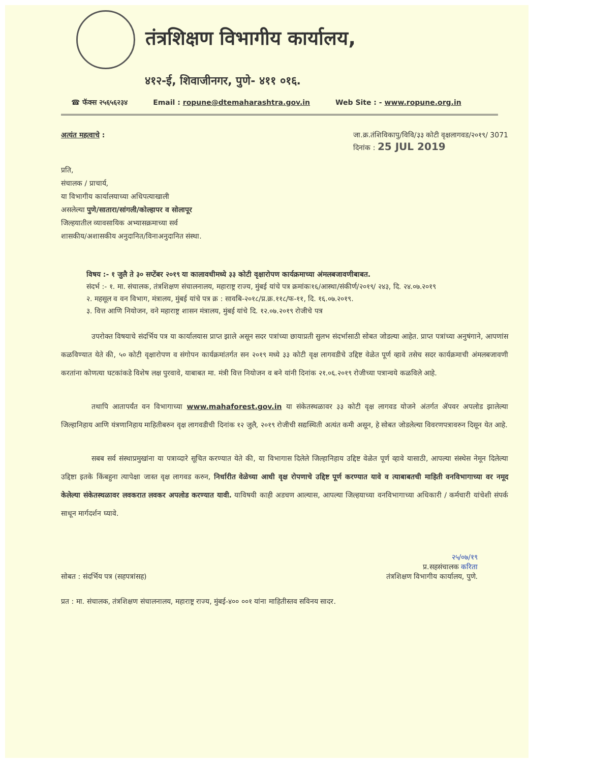तंत्रशिक्षण विभागीय कार्यालय,
४१२-ई, शिवाजीनगर, पुणे- ४११ ०१६.
☎ फॅक्स २५६५६२३४ Email : ropune@dtemaharashtra.gov.in Web Site : - www.ropune.org.in
अत्यंत महत्वाचे : जा.क्र.तंशिविकापु/विवि/३३ कोटी वृक्षलागवड/२०१९/ 3071
दिनांक : 25 JUL 2019
प्रति,
संचालक / प्राचार्य,
या विभागीय कार्यालयाच्या अधिपत्याखाली
असलेल्या पुणे/सातारा/सांगली/कोल्हापर व सोलापूर
जिल्हयातील व्यावसायिक अभ्यासक्रमाच्या सर्व
शासकीय/अशासकीय अनुदानित/विनाअनुदानित संस्था.
विषय :- १ जुलै ते ३० सप्टेंबर २०१९ या कालावधीमध्ये ३३ कोटी वृक्षारोपण कार्यक्रमाच्या अंमलबजावणीबाबत.
संदर्भ :- १. मा. संचालक, तंत्रशिक्षण संचालनालय, महाराष्ट्र राज्य, मुंबई यांचे पत्र क्रमांकः१६/आस्था/संकीर्ण/२०१९/ २४३, दि. २४.०७.२०१९
२. महसूल व वन विभाग, मंत्रालय, मुंबई यांचे पत्र क्र : सावबि-२०१८/प्र.क्र.११८/फ-११, दि. १६.०७.२०१९.
३. वित्त आणि नियोजन, वने महाराष्ट्र शासन मंत्रालय, मुंबई यांचे दि. १२.०७.२०१९ रोजीचे पत्र
उपरोक्त विषयाचे संदर्भिय पत्र या कार्यालयास प्राप्त झाले असून सदर पत्रांच्या छायाप्रती सुलभ संदर्भासाठी सोबत जोडल्या आहेत. प्राप्त पत्रांच्या अनुषंगाने, आपणांस कळविण्यात येते की, ५० कोटी वृक्षारोपण व संगोपन कार्यक्रमांतर्गत सन २०१९ मध्ये ३३ कोटी वृक्ष लागवडीचे उद्दिष्ट वेळेत पूर्ण व्हावे तसेच सदर कार्यक्रमाची अंमलबजावणी करतांना कोणत्या घटकांकडे विशेष लक्ष पुरवावे, याबाबत मा. मंत्री वित्त नियोजन व बने यांनी दिनांक २१.०६.२०१९ रोजीच्या पत्रान्वये कळविले आहे.
तथापि आतापर्यंत वन विभागाच्या www.mahaforest.gov.in या संकेतस्थळावर ३३ कोटी वृक्ष लागवड योजने अंतर्गत ॲपवर अपलोड झालेल्या जिल्हानिहाय आणि यंत्रणानिहाय माहितीबरुन वृक्ष लागवडीची दिनांक १२ जुलै, २०१९ रोजीची सद्यस्थिती अत्यंत कमी असून, हे सोबत जोडलेल्या विवरणपत्रावरुन दिसून येत आहे.
सबब सर्व संस्थाप्रमुखांना या पत्राव्दारे सूचित करण्यात येते की, या विभागास दिलेले जिल्हानिहाय उद्दिष्ट वेळेत पूर्ण व्हावे यासाठी, आपल्या संस्थेस नेमून दिलेल्या उद्दिष्टा इतके किंबहुना त्यापेक्षा जास्त वृक्ष लागवड करुन, निर्धारीत वेळेच्या आधी वृक्ष रोपणाचे उद्दिष्ट पूर्ण करण्यात यावे व त्याबाबतची माहिती वनविभागाच्या वर नमूद केलेल्या संकेतस्थळावर लवकरात लवकर अपलोड करण्यात यावी. याविषयी काही अडचण आल्यास, आपल्या जिल्हयाच्या वनविभागाच्या अधिकारी / कर्मचारी यांचेशी संपर्क साधून मार्गदर्शन घ्यावे.
सोबत : संदर्भिय पत्र (सहपत्रांसह)
२५/०७/१९
प्र.सहसंचालक करिता
तंत्रशिक्षण विभागीय कार्यालय, पुणे.
प्रत : मा. संचालक, तंत्रशिक्षण संचालनालय, महाराष्ट्र राज्य, मुंबई-४०० ००१ यांना माहितीस्तव सविनय सादर.